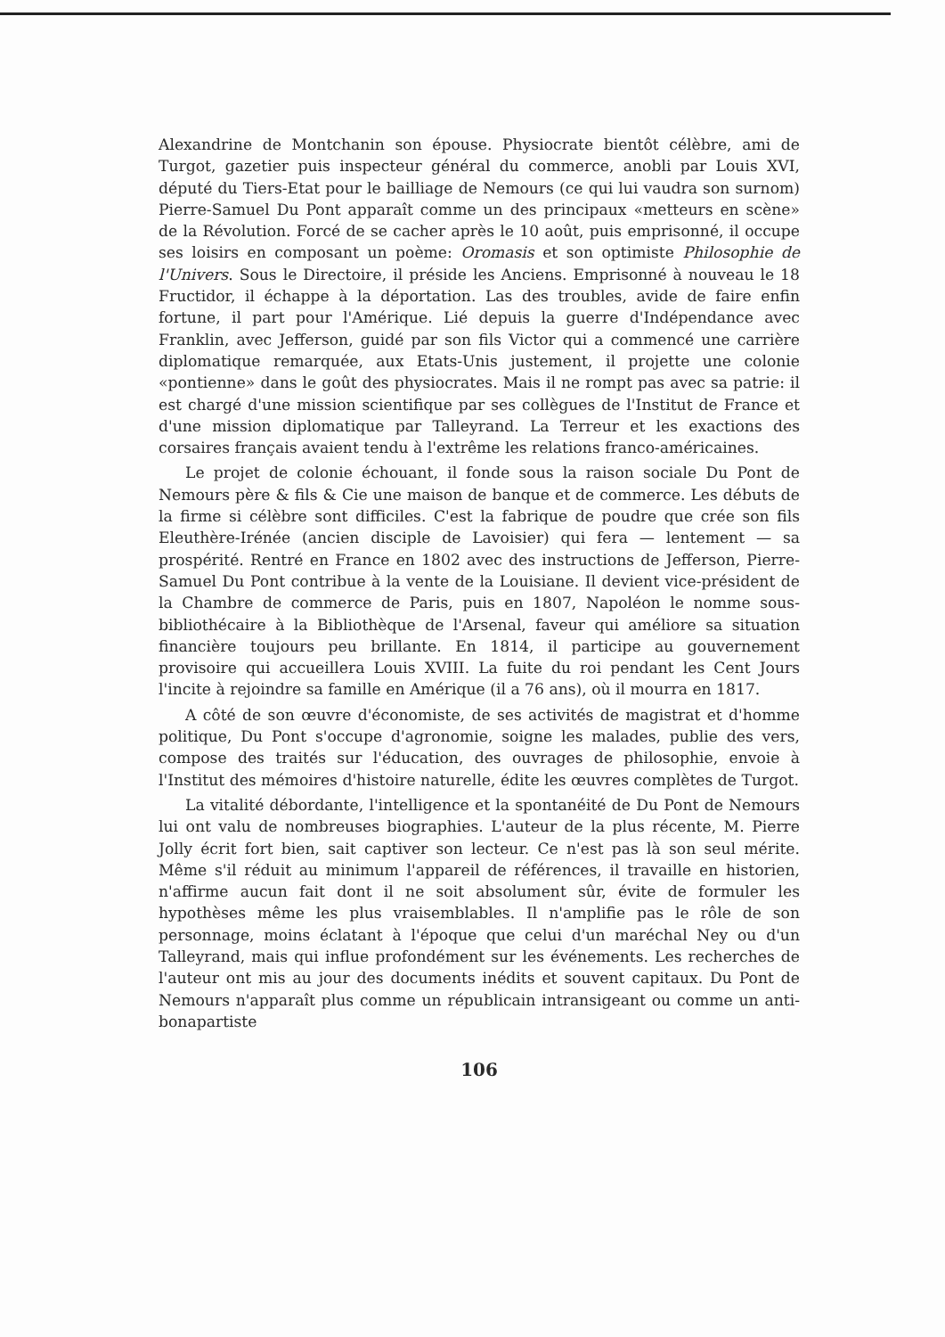Alexandrine de Montchanin son épouse. Physiocrate bientôt célèbre, ami de Turgot, gazetier puis inspecteur général du commerce, anobli par Louis XVI, député du Tiers-Etat pour le bailliage de Nemours (ce qui lui vaudra son surnom) Pierre-Samuel Du Pont apparaît comme un des principaux «metteurs en scène» de la Révolution. Forcé de se cacher après le 10 août, puis emprisonné, il occupe ses loisirs en composant un poème: Oromasis et son optimiste Philosophie de l'Univers. Sous le Directoire, il préside les Anciens. Emprisonné à nouveau le 18 Fructidor, il échappe à la déportation. Las des troubles, avide de faire enfin fortune, il part pour l'Amérique. Lié depuis la guerre d'Indépendance avec Franklin, avec Jefferson, guidé par son fils Victor qui a commencé une carrière diplomatique remarquée, aux Etats-Unis justement, il projette une colonie «pontienne» dans le goût des physiocrates. Mais il ne rompt pas avec sa patrie: il est chargé d'une mission scientifique par ses collègues de l'Institut de France et d'une mission diplomatique par Talleyrand. La Terreur et les exactions des corsaires français avaient tendu à l'extrême les relations franco-américaines.
Le projet de colonie échouant, il fonde sous la raison sociale Du Pont de Nemours père & fils & Cie une maison de banque et de commerce. Les débuts de la firme si célèbre sont difficiles. C'est la fabrique de poudre que crée son fils Eleuthère-Irénée (ancien disciple de Lavoisier) qui fera — lentement — sa prospérité. Rentré en France en 1802 avec des instructions de Jefferson, Pierre-Samuel Du Pont contribue à la vente de la Louisiane. Il devient vice-président de la Chambre de commerce de Paris, puis en 1807, Napoléon le nomme sous-bibliothécaire à la Bibliothèque de l'Arsenal, faveur qui améliore sa situation financière toujours peu brillante. En 1814, il participe au gouvernement provisoire qui accueillera Louis XVIII. La fuite du roi pendant les Cent Jours l'incite à rejoindre sa famille en Amérique (il a 76 ans), où il mourra en 1817.
A côté de son œuvre d'économiste, de ses activités de magistrat et d'homme politique, Du Pont s'occupe d'agronomie, soigne les malades, publie des vers, compose des traités sur l'éducation, des ouvrages de philosophie, envoie à l'Institut des mémoires d'histoire naturelle, édite les œuvres complètes de Turgot.
La vitalité débordante, l'intelligence et la spontanéité de Du Pont de Nemours lui ont valu de nombreuses biographies. L'auteur de la plus récente, M. Pierre Jolly écrit fort bien, sait captiver son lecteur. Ce n'est pas là son seul mérite. Même s'il réduit au minimum l'appareil de références, il travaille en historien, n'affirme aucun fait dont il ne soit absolument sûr, évite de formuler les hypothèses même les plus vraisemblables. Il n'amplifie pas le rôle de son personnage, moins éclatant à l'époque que celui d'un maréchal Ney ou d'un Talleyrand, mais qui influe profondément sur les événements. Les recherches de l'auteur ont mis au jour des documents inédits et souvent capitaux. Du Pont de Nemours n'apparaît plus comme un républicain intransigeant ou comme un anti-bonapartiste
106